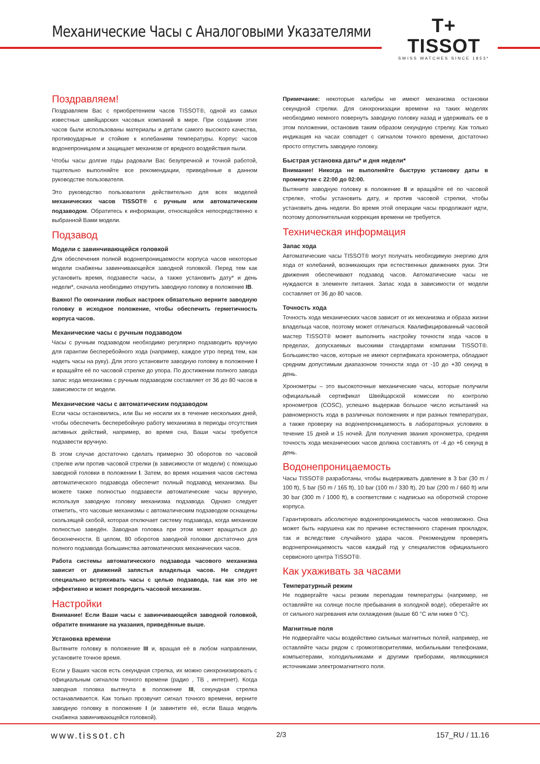Механические Часы с Аналоговыми Указателями
T+
TISSOT
SWISS WATCHES SINCE 1853*
Поздравляем!
Поздравляем Вас с приобретением часов TISSOT®, одной из самых известных швейцарских часовых компаний в мире. При создании этих часов были использованы материалы и детали самого высокого качества, противоударные и стойкие к колебаниям температуры. Корпус часов водонепроницаем и защищает механизм от вредного воздействия пыли.
Чтобы часы долгие годы радовали Вас безупречной и точной работой, тщательно выполняйте все рекомендации, приведённые в данном руководстве пользователя.
Это руководство пользователя действительно для всех моделей механических часов TISSOT® с ручным или автоматическим подзаводом. Обратитесь к информации, относящейся непосредственно к выбранной Вами модели.
Подзавод
Модели с завинчивающейся головкой
Для обеспечения полной водонепроницаемости корпуса часов некоторые модели снабжены завинчивающейся заводной головкой. Перед тем как установить время, подзавести часы, а также установить дату* и день недели*, сначала необходимо открутить заводную головку в положение IB.
Важно! По окончании любых настроек обязательно верните заводную головку в исходное положение, чтобы обеспечить герметичность корпуса часов.
Механические часы с ручным подзаводом
Часы с ручным подзаводом необходимо регулярно подзаводить вручную для гарантии бесперебойного хода (например, каждое утро перед тем, как надеть часы на руку). Для этого установите заводную головку в положение I и вращайте её по часовой стрелке до упора. По достижении полного завода запас хода механизма с ручным подзаводом составляет от 36 до 80 часов в зависимости от модели.
Механические часы с автоматическим подзаводом
Если часы остановились, или Вы не носили их в течение нескольких дней, чтобы обеспечить бесперебойную работу механизма в периоды отсутствия активных действий, например, во время сна, Ваши часы требуется подзавести вручную.
В этом случае достаточно сделать примерно 30 оборотов по часовой стрелке или против часовой стрелки (в зависимости от модели) с помощью заводной головки в положении I. Затем, во время ношения часов система автоматического подзавода обеспечит полный подзавод механизма. Вы можете также полностью подзавести автоматические часы вручную, используя заводную головку механизма подзавода. Однако следует отметить, что часовые механизмы с автоматическим подзаводом оснащены скользящей скобой, которая отключает систему подзавода, когда механизм полностью заведён. Заводная головка при этом может вращаться до бесконечности. В целом, 80 оборотов заводной головки достаточно для полного подзавода большинства автоматических механических часов.
Работа системы автоматического подзавода часового механизма зависит от движений запястья владельца часов. Не следует специально встряхивать часы с целью подзавода, так как это не эффективно и может повредить часовой механизм.
Настройки
Внимание! Если Ваши часы с завинчивающейся заводной головкой, обратите внимание на указания, приведённые выше.
Установка времени
Вытяните головку в положение III и, вращая её в любом направлении, установите точное время.
Если у Ваших часов есть секундная стрелка, их можно синхронизировать с официальным сигналом точного времени (радио , ТВ , интернет). Когда заводная головка вытянута в положение III, секундная стрелка останавливается. Как только прозвучит сигнал точного времени, верните заводную головку в положение I (и завинтите её, если Ваша модель снабжена завинчивающейся головкой).
Примечание: некоторые калибры не имеют механизма остановки секундной стрелки. Для синхронизации времени на таких моделях необходимо немного повернуть заводную головку назад и удерживать ее в этом положении, остановив таким образом секундную стрелку. Как только индикация на часах совпадет с сигналом точного времени, достаточно просто отпустить заводную головку.
Быстрая установка даты* и дня недели*
Внимание! Никогда не выполняйте быструю установку даты в промежутке с 22:00 до 02:00.
Вытяните заводную головку в положение II и вращайте её по часовой стрелке, чтобы установить дату, и против часовой стрелки, чтобы установить день недели. Во время этой операции часы продолжают идти, поэтому дополнительная коррекция времени не требуется.
Техническая информация
Запас хода
Автоматические часы TISSOT® могут получать необходимую энергию для хода от колебаний, возникающих при естественных движениях руки. Эти движения обеспечивают подзавод часов. Автоматические часы не нуждаются в элементе питания. Запас хода в зависимости от модели составляет от 36 до 80 часов.
Точность хода
Точность хода механических часов зависит от их механизма и образа жизни владельца часов, поэтому может отличаться. Квалифицированный часовой мастер TISSOT® может выполнить настройку точности хода часов в пределах, допускаемых высокими стандартами компании TISSOT®. Большинство часов, которые не имеют сертификата хронометра, обладают средним допустимым диапазоном точности хода от -10 до +30 секунд в день.
Хронометры – это высокоточные механические часы, которые получили официальный сертификат Швейцарской комиссии по контролю хронометров (COSC), успешно выдержав большое число испытаний на равномерность хода в различных положениях и при разных температурах, а также проверку на водонепроницаемость в лабораторных условиях в течение 15 дней и 15 ночей. Для получения звания хронометра, средняя точность хода механических часов должна составлять от -4 до +6 секунд в день.
Водонепроницаемость
Часы TISSOT® разработаны, чтобы выдерживать давление в 3 bar (30 m / 100 ft), 5 bar (50 m / 165 ft), 10 bar (100 m / 330 ft), 20 bar (200 m / 660 ft) или 30 bar (300 m / 1000 ft), в соответствии с надписью на оборотной стороне корпуса.
Гарантировать абсолютную водонепроницаемость часов невозможно. Она может быть нарушена как по причине естественного старения прокладок, так и вследствие случайного удара часов. Рекомендуем проверять водонепроницаемость часов каждый год у специалистов официального сервисного центра TISSOT®.
Как ухаживать за часами
Температурный режим
Не подвергайте часы резким перепадам температуры (например, не оставляйте на солнце после пребывания в холодной воде), оберегайте их от сильного нагревания или охлаждения (выше 60 °C или ниже 0 °C).
Магнитные поля
Не подвергайте часы воздействию сильных магнитных полей, например, не оставляйте часы рядом с громкоговорителями, мобильными телефонами, компьютерами, холодильниками и другими приборами, являющимися источниками электромагнитного поля.
www.tissot.ch 2/3 157_RU / 11.16